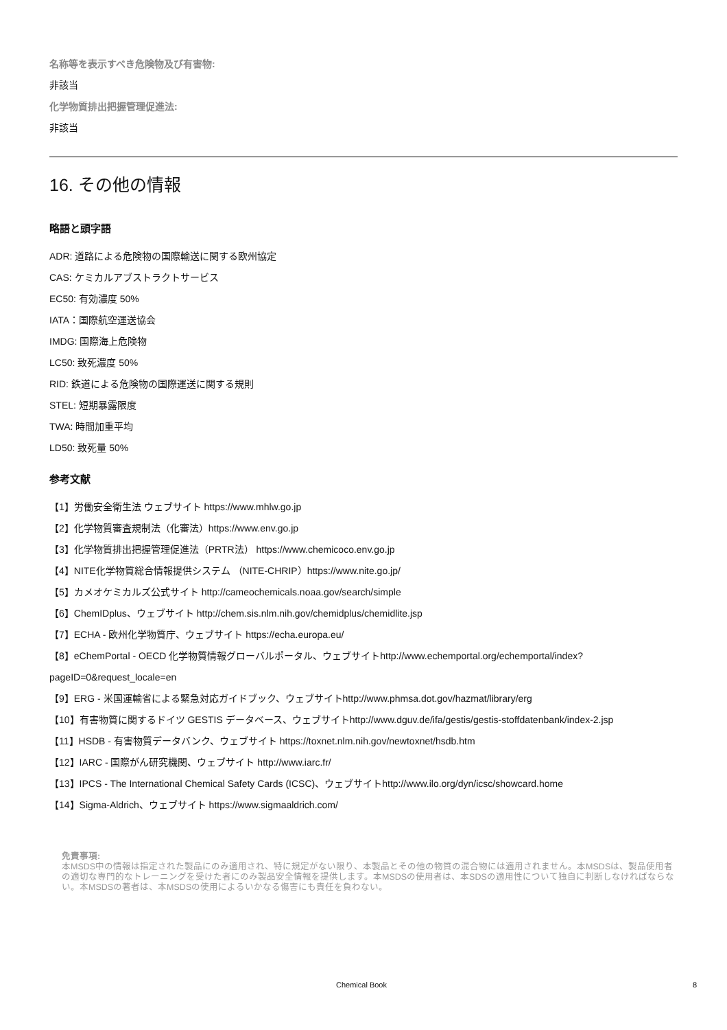名称等を表示すべき危険物及び有害物:
非該当
化学物質排出把握管理促進法:
非該当
16. その他の情報
略語と頭字語
ADR: 道路による危険物の国際輸送に関する欧州協定
CAS: ケミカルアブストラクトサービス
EC50: 有効濃度 50%
IATA：国際航空運送協会
IMDG: 国際海上危険物
LC50: 致死濃度 50%
RID: 鉄道による危険物の国際運送に関する規則
STEL: 短期暴露限度
TWA: 時間加重平均
LD50: 致死量 50%
参考文献
【1】労働安全衛生法 ウェブサイト https://www.mhlw.go.jp
【2】化学物質審査規制法（化審法）https://www.env.go.jp
【3】化学物質排出把握管理促進法（PRTR法） https://www.chemicoco.env.go.jp
【4】NITE化学物質総合情報提供システム （NITE-CHRIP）https://www.nite.go.jp/
【5】カメオケミカルズ公式サイト http://cameochemicals.noaa.gov/search/simple
【6】ChemIDplus、ウェブサイト http://chem.sis.nlm.nih.gov/chemidplus/chemidlite.jsp
【7】ECHA - 欧州化学物質庁、ウェブサイト https://echa.europa.eu/
【8】eChemPortal - OECD 化学物質情報グローバルポータル、ウェブサイトhttp://www.echemportal.org/echemportal/index?pageID=0&request_locale=en
【9】ERG - 米国運輸省による緊急対応ガイドブック、ウェブサイトhttp://www.phmsa.dot.gov/hazmat/library/erg
【10】有害物質に関するドイツ GESTIS データベース、ウェブサイトhttp://www.dguv.de/ifa/gestis/gestis-stoffdatenbank/index-2.jsp
【11】HSDB - 有害物質データバンク、ウェブサイト https://toxnet.nlm.nih.gov/newtoxnet/hsdb.htm
【12】IARC - 国際がん研究機関、ウェブサイト http://www.iarc.fr/
【13】IPCS - The International Chemical Safety Cards (ICSC)、ウェブサイトhttp://www.ilo.org/dyn/icsc/showcard.home
【14】Sigma-Aldrich、ウェブサイト https://www.sigmaaldrich.com/
免責事項:
本MSDS中の情報は指定された製品にのみ適用され、特に規定がない限り、本製品とその他の物質の混合物には適用されません。本MSDSは、製品使用者の適切な専門的なトレーニングを受けた者にのみ製品安全情報を提供します。本MSDSの使用者は、本SDSの適用性について独自に判断しなければならない。本MSDSの著者は、本MSDSの使用によるいかなる傷害にも責任を負わない。
Chemical Book 8